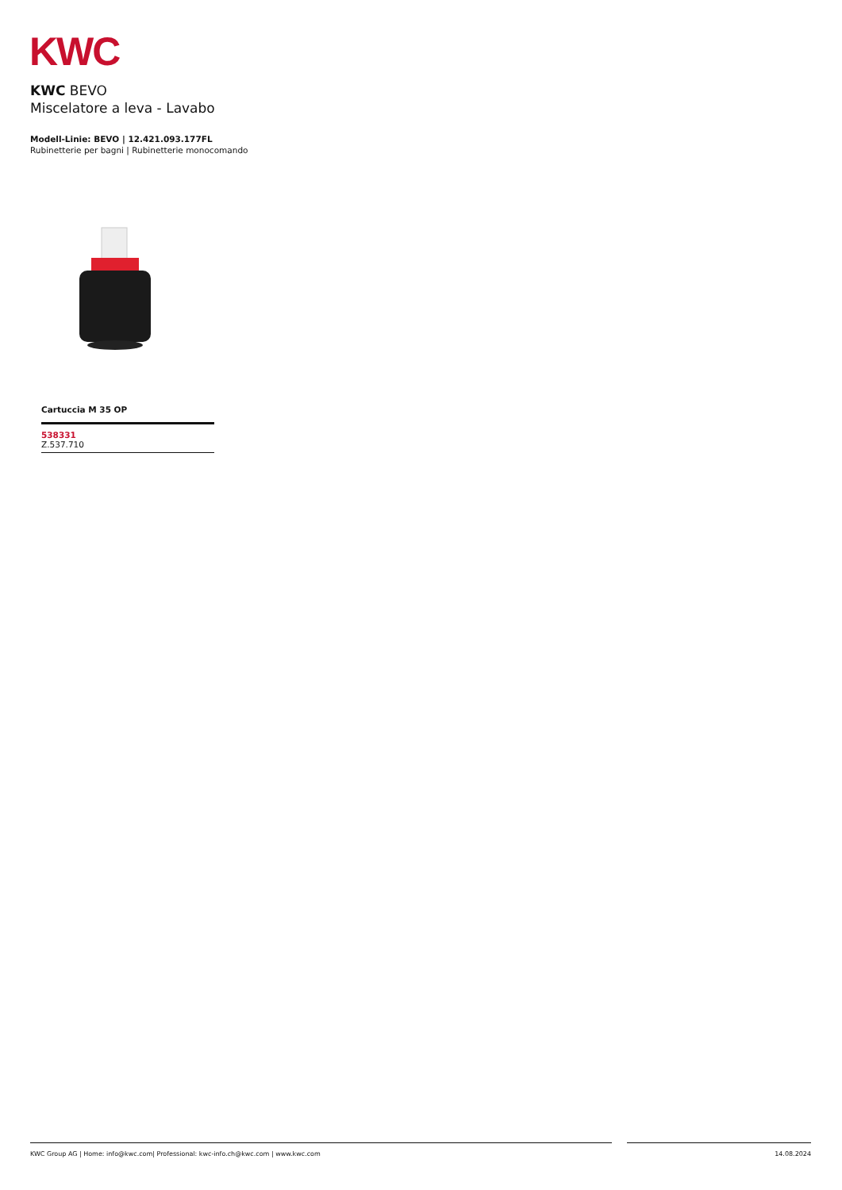KWC
KWC BEVO
Miscelatore a leva - Lavabo
Modell-Linie: BEVO | 12.421.093.177FL
Rubinetterie per bagni | Rubinetterie monocomando
Cartuccia M 35 OP
538331
Z.537.710
KWC Group AG | Home: info@kwc.com| Professional: kwc-info.ch@kwc.com | www.kwc.com 14.08.2024